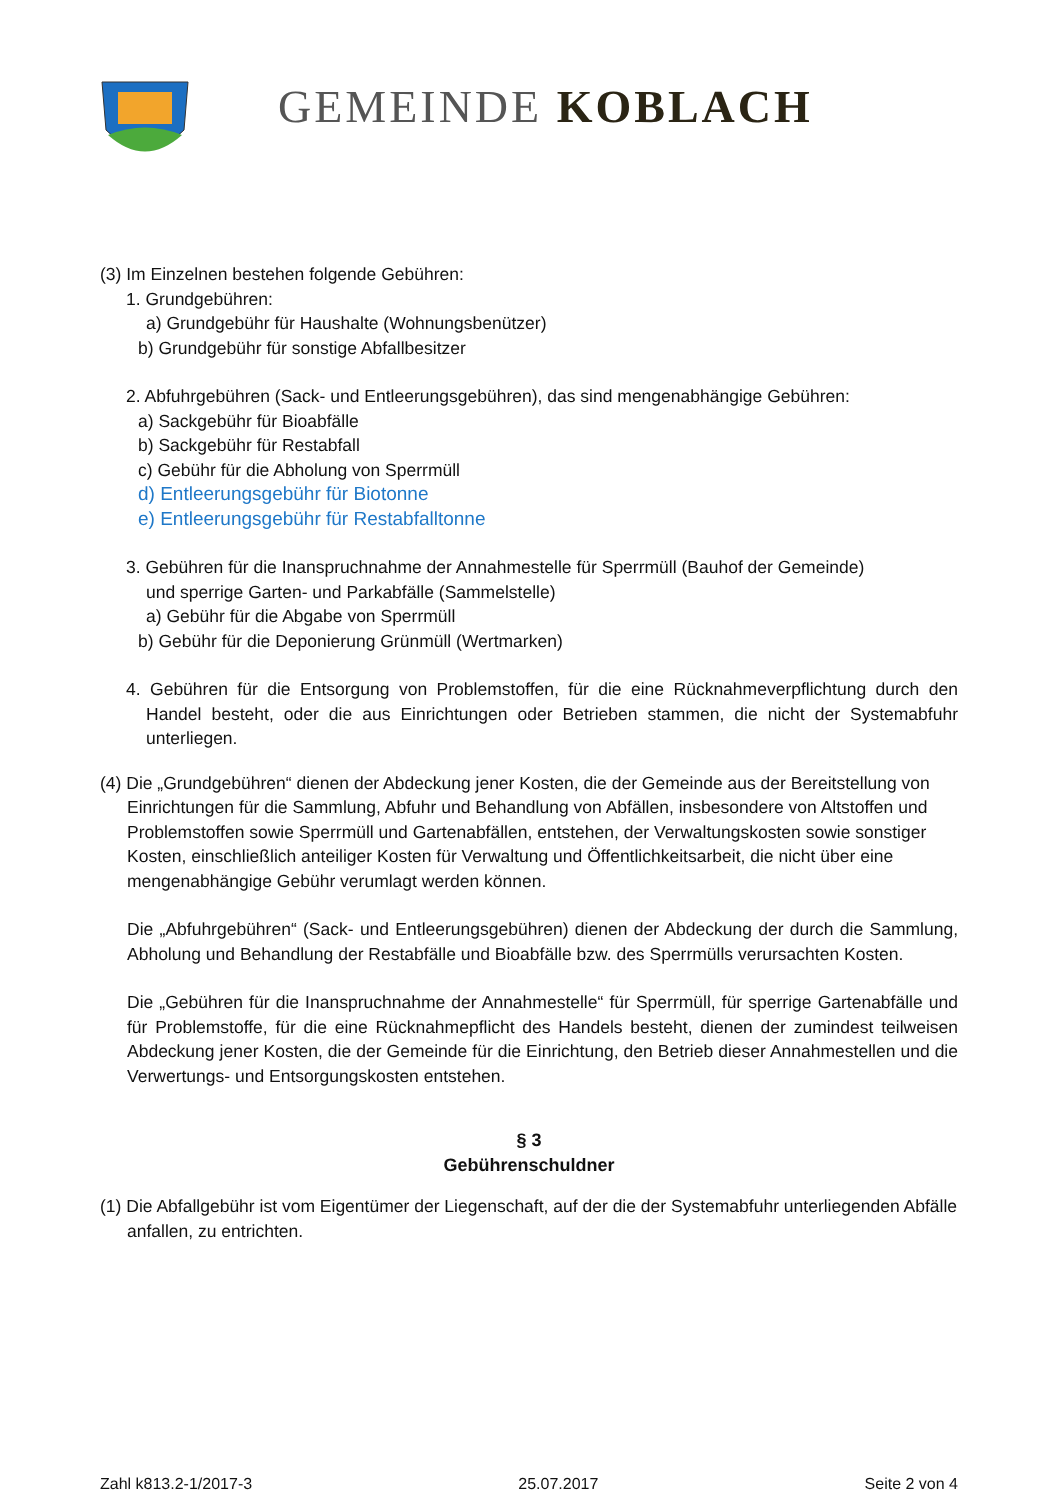GEMEINDE KOBLACH
(3) Im Einzelnen bestehen folgende Gebühren:
1. Grundgebühren:
a) Grundgebühr für Haushalte (Wohnungsbenützer)
b) Grundgebühr für sonstige Abfallbesitzer
2. Abfuhrgebühren (Sack- und Entleerungsgebühren), das sind mengenabhängige Gebühren:
a) Sackgebühr für Bioabfälle
b) Sackgebühr für Restabfall
c) Gebühr für die Abholung von Sperrmüll
d) Entleerungsgebühr für Biotonne
e) Entleerungsgebühr für Restabfalltonne
3. Gebühren für die Inanspruchnahme der Annahmestelle für Sperrmüll (Bauhof der Gemeinde)
und sperrige Garten- und Parkabfälle (Sammelstelle)
a) Gebühr für die Abgabe von Sperrmüll
b) Gebühr für die Deponierung Grünmüll (Wertmarken)
4. Gebühren für die Entsorgung von Problemstoffen, für die eine Rücknahmeverpflichtung durch den Handel besteht, oder die aus Einrichtungen oder Betrieben stammen, die nicht der Systemabfuhr unterliegen.
(4) Die „Grundgebühren“ dienen der Abdeckung jener Kosten, die der Gemeinde aus der Bereitstellung von Einrichtungen für die Sammlung, Abfuhr und Behandlung von Abfällen, insbesondere von Altstoffen und Problemstoffen sowie Sperrmüll und Gartenabfällen, entstehen, der Verwaltungskosten sowie sonstiger Kosten, einschließlich anteiliger Kosten für Verwaltung und Öffentlichkeitsarbeit, die nicht über eine mengenabhängige Gebühr verumlagt werden können.
Die „Abfuhrgebühren“ (Sack- und Entleerungsgebühren) dienen der Abdeckung der durch die Sammlung, Abholung und Behandlung der Restabfälle und Bioabfälle bzw. des Sperrmülls verursachten Kosten.
Die „Gebühren für die Inanspruchnahme der Annahmestelle“ für Sperrmüll, für sperrige Gartenabfälle und für Problemstoffe, für die eine Rücknahmepflicht des Handels besteht, dienen der zumindest teilweisen Abdeckung jener Kosten, die der Gemeinde für die Einrichtung, den Betrieb dieser Annahmestellen und die Verwertungs- und Entsorgungskosten entstehen.
§ 3
Gebührenschuldner
(1) Die Abfallgebühr ist vom Eigentümer der Liegenschaft, auf der die der Systemabfuhr unterliegenden Abfälle anfallen, zu entrichten.
Zahl k813.2-1/2017-3 25.07.2017 Seite 2 von 4